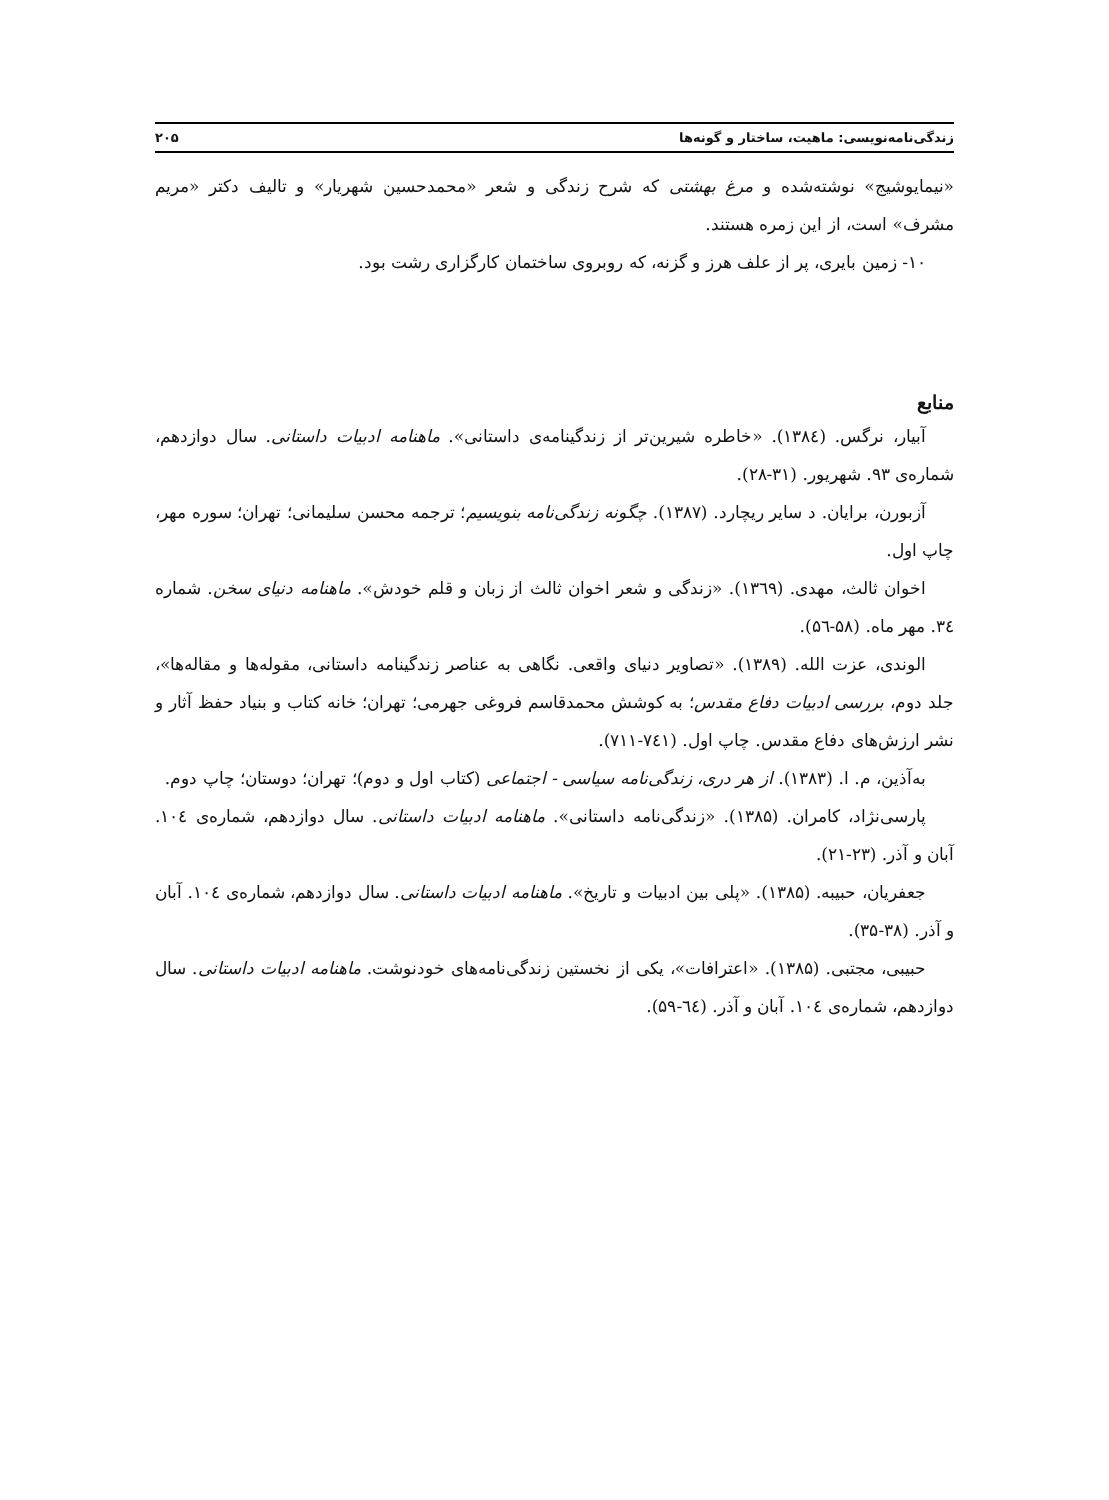زندگی‌نامه‌نویسی: ماهیت، ساختار و گونه‌ها ۲۰۵
«نیمایوشیج» نوشته‌شده و مرغ بهشتی که شرح زندگی و شعر «محمدحسین شهریار» و تالیف دکتر «مریم مشرف» است، از این زمره هستند.
۱۰- زمین بایری، پر از علف هرز و گزنه، که روبروی ساختمان کارگزاری رشت بود.
منابع
آبیار، نرگس. (۱۳۸٤). «خاطره شیرین‌تر از زندگینامه‌ی داستانی». ماهنامه ادبیات داستانی. سال دوازدهم، شماره‌ی ۹۳. شهریور. (۳۱-۲۸).
آزبورن، برایان. د سایر ریچارد. (۱۳۸۷). چگونه زندگی‌نامه بنویسیم؛ ترجمه محسن سلیمانی؛ تهران؛ سوره مهر، چاپ اول.
اخوان ثالث، مهدی. (۱۳٦۹). «زندگی و شعر اخوان ثالث از زبان و قلم خودش». ماهنامه دنیای سخن. شماره ۳٤. مهر ماه. (۵۸-۵٦).
الوندی، عزت الله. (۱۳۸۹). «تصاویر دنیای واقعی. نگاهی به عناصر زندگینامه داستانی، مقوله‌ها و مقاله‌ها»، جلد دوم، بررسی ادبیات دفاع مقدس؛ به کوشش محمدقاسم فروغی جهرمی؛ تهران؛ خانه کتاب و بنیاد حفظ آثار و نشر ارزش‌های دفاع مقدس. چاپ اول. (۷٤۱-۷۱۱).
به‌آذین، م. ا. (۱۳۸۳). از هر دری، زندگی‌نامه سیاسی - اجتماعی (کتاب اول و دوم)؛ تهران؛ دوستان؛ چاپ دوم.
پارسی‌نژاد، کامران. (۱۳۸۵). «زندگی‌نامه داستانی». ماهنامه ادبیات داستانی. سال دوازدهم، شماره‌ی ۱۰٤. آبان و آذر. (۲۳-۲۱).
جعفریان، حبیبه. (۱۳۸۵). «پلی بین ادبیات و تاریخ». ماهنامه ادبیات داستانی. سال دوازدهم، شماره‌ی ۱۰٤. آبان و آذر. (۳۸-۳۵).
حبیبی، مجتبی. (۱۳۸۵). «اعترافات»، یکی از نخستین زندگی‌نامه‌های خودنوشت. ماهنامه ادبیات داستانی. سال دوازدهم، شماره‌ی ۱۰٤. آبان و آذر. (٦٤-۵۹).